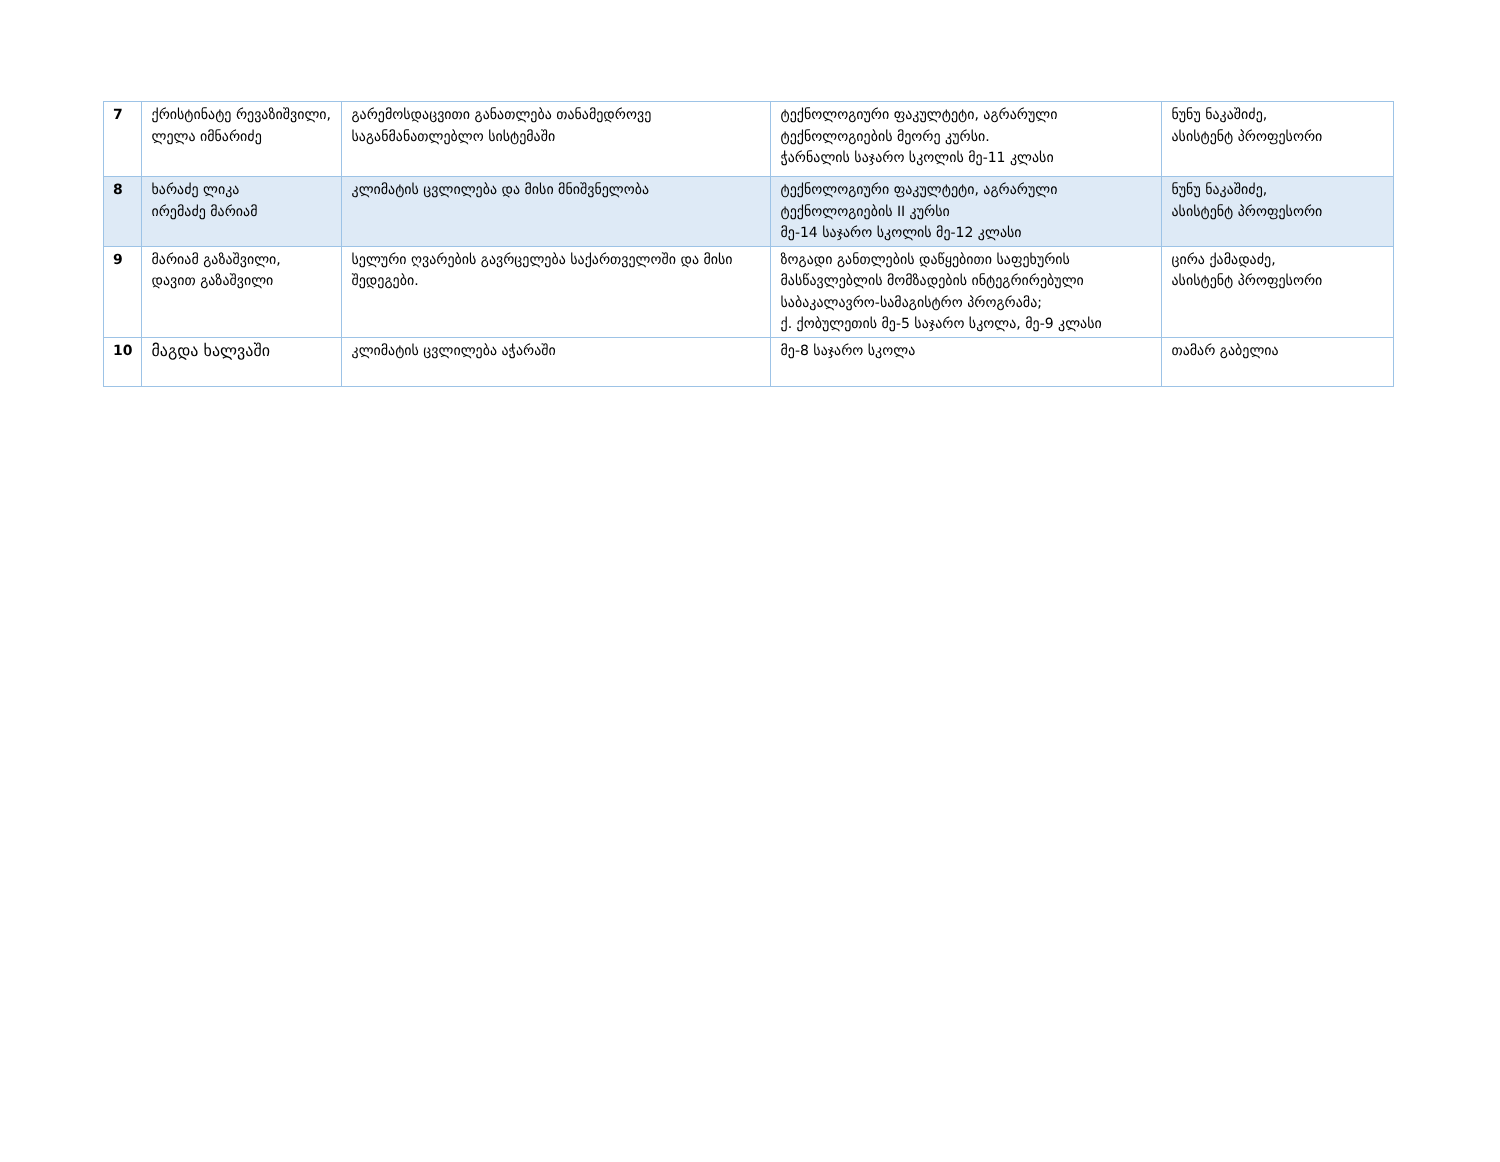| 7 | ქრისტინატე რევაზიშვილი, ლელა იმნარიძე | გარემოსდაცვითი განათლება თანამედროვე საგანმანათლებლო სისტემაში | ტექნოლოგიური ფაკულტეტი, აგრარული ტექნოლოგიების მეორე კურსი. ჭარნალის საჯარო სკოლის მე-11 კლასი | ნუნუ ნაკაშიძე, ასისტენტ პროფესორი |
| 8 | ხარაძე ლიკა ირემაძე მარიამ | კლიმატის ცვლილება და მისი მნიშვნელობა | ტექნოლოგიური ფაკულტეტი, აგრარული ტექნოლოგიების II კურსი მე-14 საჯარო სკოლის მე-12 კლასი | ნუნუ ნაკაშიძე, ასისტენტ პროფესორი |
| 9 | მარიამ გაზაშვილი, დავით გაზაშვილი | სელური ღვარების გავრცელება საქართველოში და მისი შედეგები. | ზოგადი განთლების დაწყებითი საფეხურის მასწავლებლის მომზადების ინტეგრირებული საბაკალავრო-სამაგისტრო პროგრამა; ქ. ქობულეთის მე-5 საჯარო სკოლა, მე-9 კლასი | ცირა ქამადაძე, ასისტენტ პროფესორი |
| 10 | მაგდა ხალვაში | კლიმატის ცვლილება აჭარაში | მე-8 საჯარო სკოლა | თამარ გაბელია |